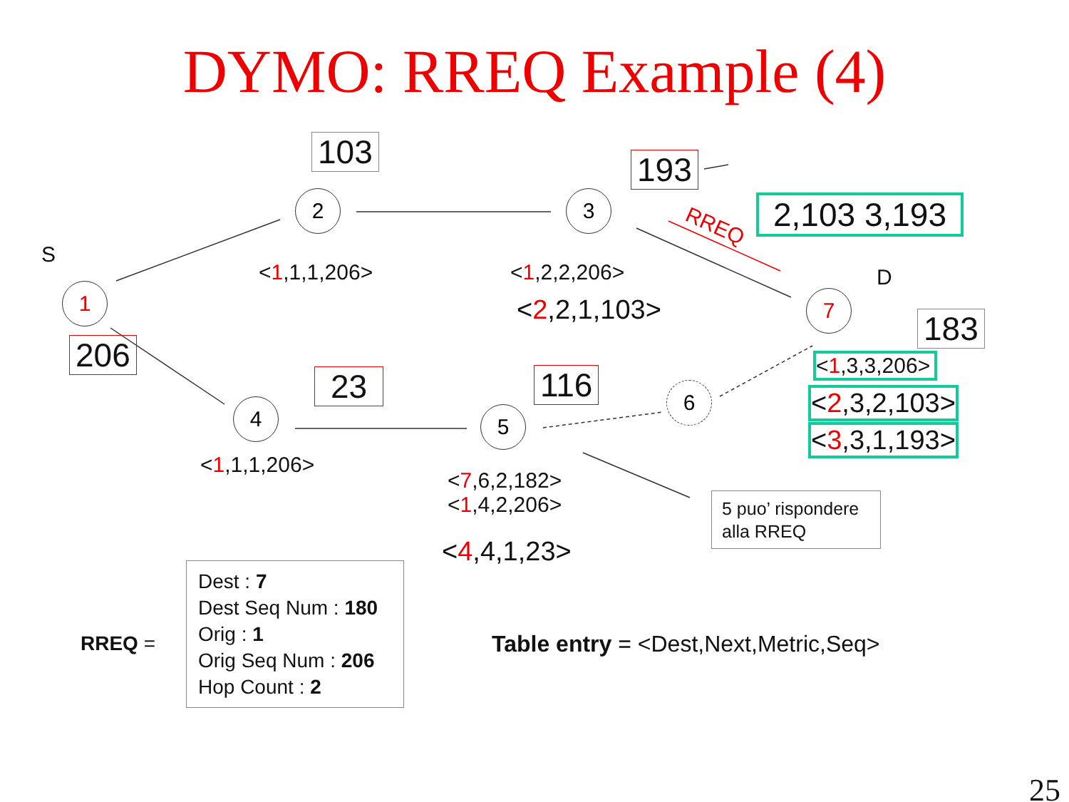DYMO: RREQ Example (4)
1
2 3
4 5
6
7
S
D
RREQ
103 193
2,103 3,193
183
206
23 116
<1,1,1,206> <1,2,2,206>
<2,2,1,103>
<1,3,3,206>
<2,3,2,103>
<3,3,1,193>
<1,1,1,206>
<7,6,2,182>
<1,4,2,206>
<4,4,1,23>
5 puo’ rispondere alla RREQ
RREQ =
Dest : 7
Dest Seq Num : 180
Orig : 1
Orig Seq Num : 206
Hop Count : 2
Table entry = <Dest,Next,Metric,Seq>
25